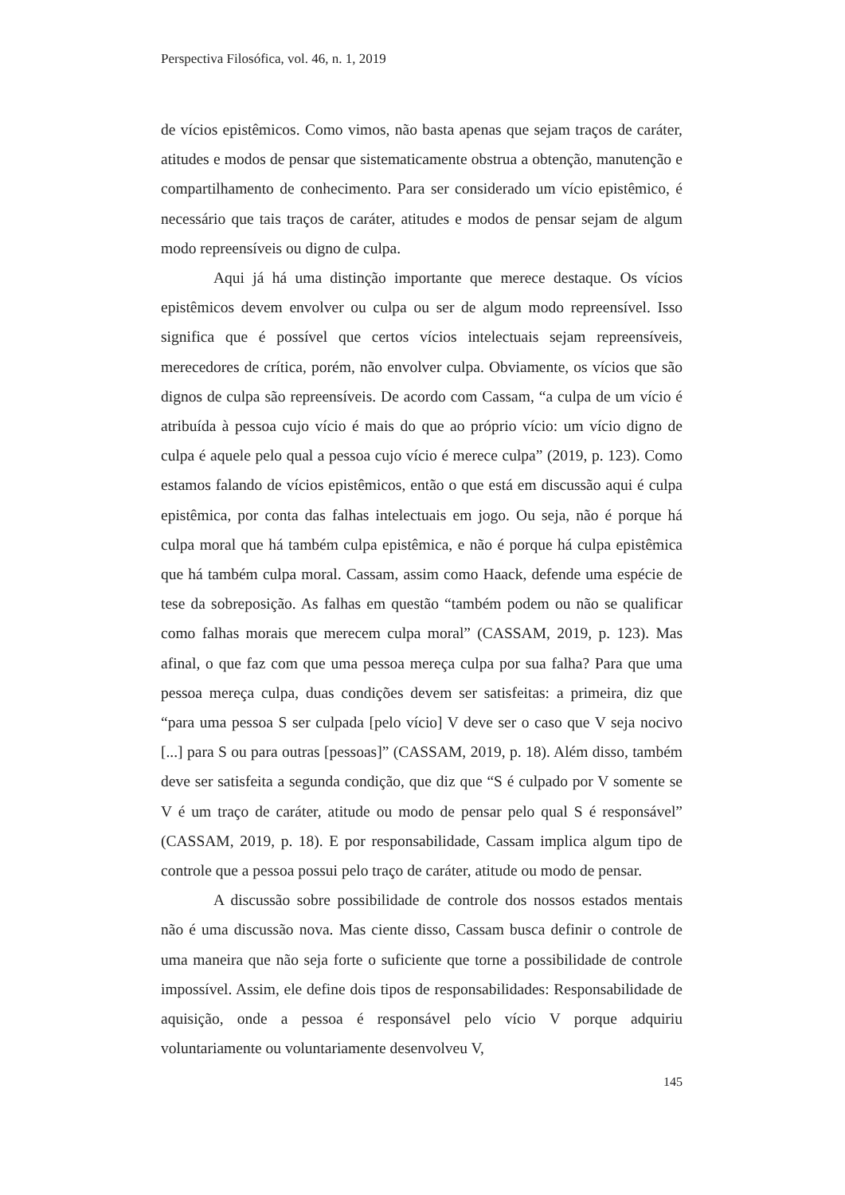Perspectiva Filosófica, vol. 46, n. 1, 2019
de vícios epistêmicos. Como vimos, não basta apenas que sejam traços de caráter, atitudes e modos de pensar que sistematicamente obstrua a obtenção, manutenção e compartilhamento de conhecimento. Para ser considerado um vício epistêmico, é necessário que tais traços de caráter, atitudes e modos de pensar sejam de algum modo repreensíveis ou digno de culpa.
Aqui já há uma distinção importante que merece destaque. Os vícios epistêmicos devem envolver ou culpa ou ser de algum modo repreensível. Isso significa que é possível que certos vícios intelectuais sejam repreensíveis, merecedores de crítica, porém, não envolver culpa. Obviamente, os vícios que são dignos de culpa são repreensíveis. De acordo com Cassam, “a culpa de um vício é atribuída à pessoa cujo vício é mais do que ao próprio vício: um vício digno de culpa é aquele pelo qual a pessoa cujo vício é merece culpa” (2019, p. 123). Como estamos falando de vícios epistêmicos, então o que está em discussão aqui é culpa epistêmica, por conta das falhas intelectuais em jogo. Ou seja, não é porque há culpa moral que há também culpa epistêmica, e não é porque há culpa epistêmica que há também culpa moral. Cassam, assim como Haack, defende uma espécie de tese da sobreposição. As falhas em questão “também podem ou não se qualificar como falhas morais que merecem culpa moral” (CASSAM, 2019, p. 123). Mas afinal, o que faz com que uma pessoa mereça culpa por sua falha? Para que uma pessoa mereça culpa, duas condições devem ser satisfeitas: a primeira, diz que “para uma pessoa S ser culpada [pelo vício] V deve ser o caso que V seja nocivo [...] para S ou para outras [pessoas]” (CASSAM, 2019, p. 18). Além disso, também deve ser satisfeita a segunda condição, que diz que “S é culpado por V somente se V é um traço de caráter, atitude ou modo de pensar pelo qual S é responsável” (CASSAM, 2019, p. 18). E por responsabilidade, Cassam implica algum tipo de controle que a pessoa possui pelo traço de caráter, atitude ou modo de pensar.
A discussão sobre possibilidade de controle dos nossos estados mentais não é uma discussão nova. Mas ciente disso, Cassam busca definir o controle de uma maneira que não seja forte o suficiente que torne a possibilidade de controle impossível. Assim, ele define dois tipos de responsabilidades: Responsabilidade de aquisição, onde a pessoa é responsável pelo vício V porque adquiriu voluntariamente ou voluntariamente desenvolveu V,
145